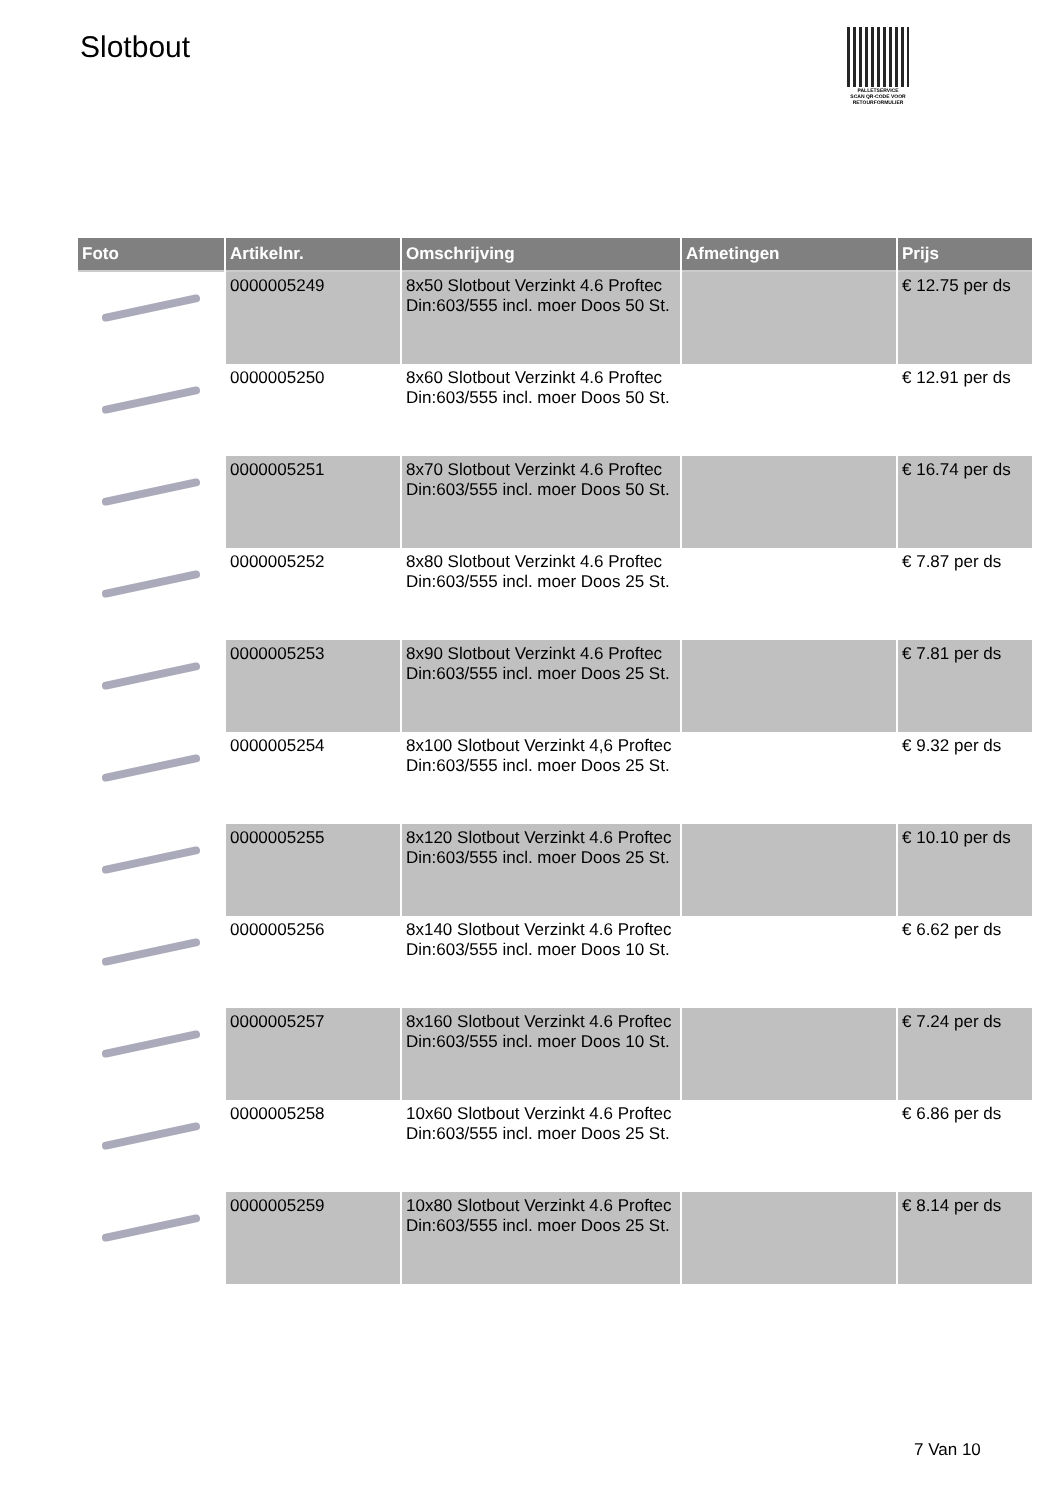Slotbout
PALLETSERVICE
SCAN QR-CODE VOOR RETOURFORMULIER
| Foto | Artikelnr. | Omschrijving | Afmetingen | Prijs |
| --- | --- | --- | --- | --- |
| | 0000005249 | 8x50 Slotbout Verzinkt 4.6 Proftec Din:603/555 incl. moer Doos 50 St. | | € 12.75 per ds |
| | 0000005250 | 8x60 Slotbout Verzinkt 4.6 Proftec Din:603/555 incl. moer Doos 50 St. | | € 12.91 per ds |
| | 0000005251 | 8x70 Slotbout Verzinkt 4.6 Proftec Din:603/555 incl. moer Doos 50 St. | | € 16.74 per ds |
| | 0000005252 | 8x80 Slotbout Verzinkt 4.6 Proftec Din:603/555 incl. moer Doos 25 St. | | € 7.87 per ds |
| | 0000005253 | 8x90 Slotbout Verzinkt 4.6 Proftec Din:603/555 incl. moer Doos 25 St. | | € 7.81 per ds |
| | 0000005254 | 8x100 Slotbout Verzinkt 4,6 Proftec Din:603/555 incl. moer Doos 25 St. | | € 9.32 per ds |
| | 0000005255 | 8x120 Slotbout Verzinkt 4.6 Proftec Din:603/555 incl. moer Doos 25 St. | | € 10.10 per ds |
| | 0000005256 | 8x140 Slotbout Verzinkt 4.6 Proftec Din:603/555 incl. moer Doos 10 St. | | € 6.62 per ds |
| | 0000005257 | 8x160 Slotbout Verzinkt 4.6 Proftec Din:603/555 incl. moer Doos 10 St. | | € 7.24 per ds |
| | 0000005258 | 10x60 Slotbout Verzinkt 4.6 Proftec Din:603/555 incl. moer Doos 25 St. | | € 6.86 per ds |
| | 0000005259 | 10x80 Slotbout Verzinkt 4.6 Proftec Din:603/555 incl. moer Doos 25 St. | | € 8.14 per ds |
7 Van 10